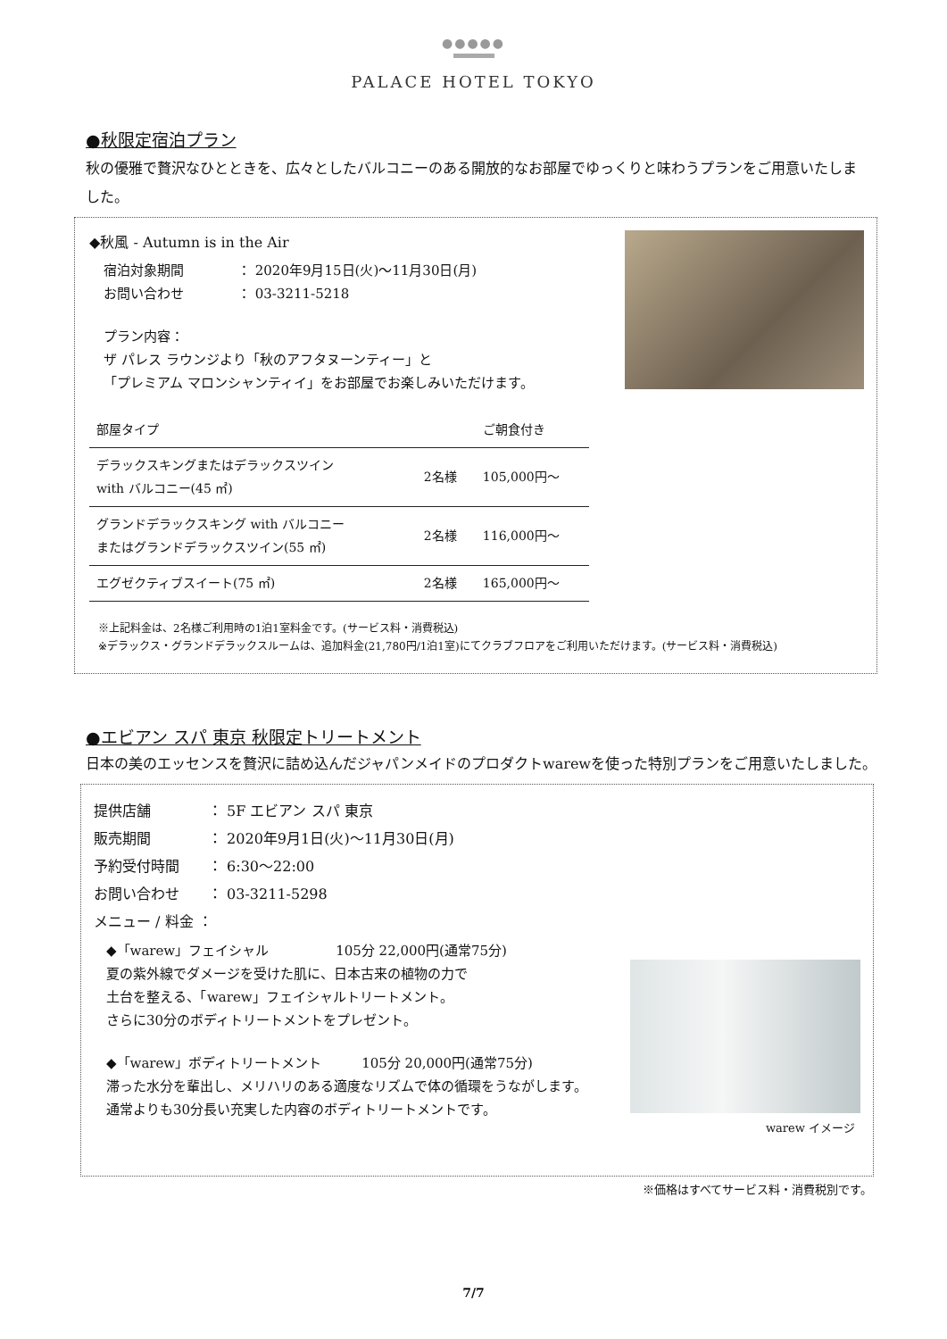●●●●●
PALACE HOTEL TOKYO
●秋限定宿泊プラン
秋の優雅で贅沢なひとときを、広々としたバルコニーのある開放的なお部屋でゆっくりと味わうプランをご用意いたしました。
◆秋風 - Autumn is in the Air
宿泊対象期間　　　　： 2020年9月15日(火)～11月30日(月)
お問い合わせ　　　　： 03-3211-5218
プラン内容：
ザ パレス ラウンジより「秋のアフタヌーンティー」と
「プレミアム マロンシャンティイ」をお部屋でお楽しみいただけます。
| 部屋タイプ | | ご朝食付き |
| デラックスキングまたはデラックスツイン with バルコニー(45 ㎡) | 2名様 | 105,000円～ |
| グランドデラックスキング with バルコニー またはグランドデラックスツイン(55 ㎡) | 2名様 | 116,000円～ |
| エグゼクティブスイート(75 ㎡) | 2名様 | 165,000円～ |
※上記料金は、2名様ご利用時の1泊1室料金です。(サービス料・消費税込)
※デラックス・グランドデラックスルームは、追加料金(21,780円/1泊1室)にてクラブフロアをご利用いただけます。(サービス料・消費税込)
●エビアン スパ 東京 秋限定トリートメント
日本の美のエッセンスを贅沢に詰め込んだジャパンメイドのプロダクトwarewを使った特別プランをご用意いたしました。
warew イメージ
提供店舗　　　　： 5F エビアン スパ 東京
販売期間　　　　： 2020年9月1日(火)～11月30日(月)
予約受付時間　　： 6:30～22:00
お問い合わせ　　： 03-3211-5298
メニュー / 料金 ：
◆「warew」フェイシャル　　　　　105分 22,000円(通常75分)
夏の紫外線でダメージを受けた肌に、日本古来の植物の力で
土台を整える、「warew」フェイシャルトリートメント。
さらに30分のボディトリートメントをプレゼント。
◆「warew」ボディトリートメント　　　105分 20,000円(通常75分)
滞った水分を輩出し、メリハリのある適度なリズムで体の循環をうながします。
通常よりも30分長い充実した内容のボディトリートメントです。
※価格はすべてサービス料・消費税別です。
7/7